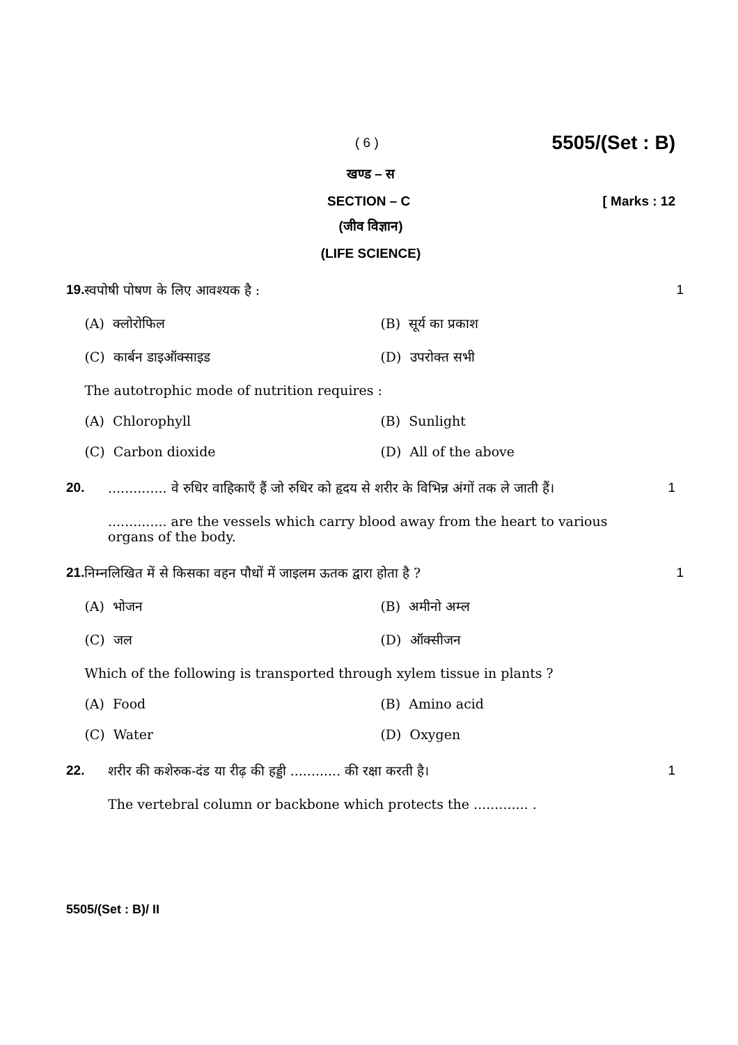( 6 ) 5505/(Set : B)
खण्ड – स
SECTION – C [ Marks : 12
(जीव विज्ञान)
(LIFE SCIENCE)
19. स्वपोषी पोषण के लिए आवश्यक है :
(A) क्लोरोफिल (B) सूर्य का प्रकाश
(C) कार्बन डाइऑक्साइड (D) उपरोक्त सभी
The autotrophic mode of nutrition requires :
(A) Chlorophyll (B) Sunlight
(C) Carbon dioxide (D) All of the above
1
20. .............. वे रुधिर वाहिकाएँ हैं जो रुधिर को हृदय से शरीर के विभिन्न अंगों तक ले जाती हैं।
.............. are the vessels which carry blood away from the heart to various organs of the body.
1
21. निम्नलिखित में से किसका वहन पौधों में जाइलम ऊतक द्वारा होता है ?
(A) भोजन (B) अमीनो अम्ल
(C) जल (D) ऑक्सीजन
Which of the following is transported through xylem tissue in plants ?
(A) Food (B) Amino acid
(C) Water (D) Oxygen
1
22. शरीर की कशेरुक-दंड या रीढ़ की हड्डी ............ की रक्षा करती है।
The vertebral column or backbone which protects the ............. .
1
5505/(Set : B)/ II